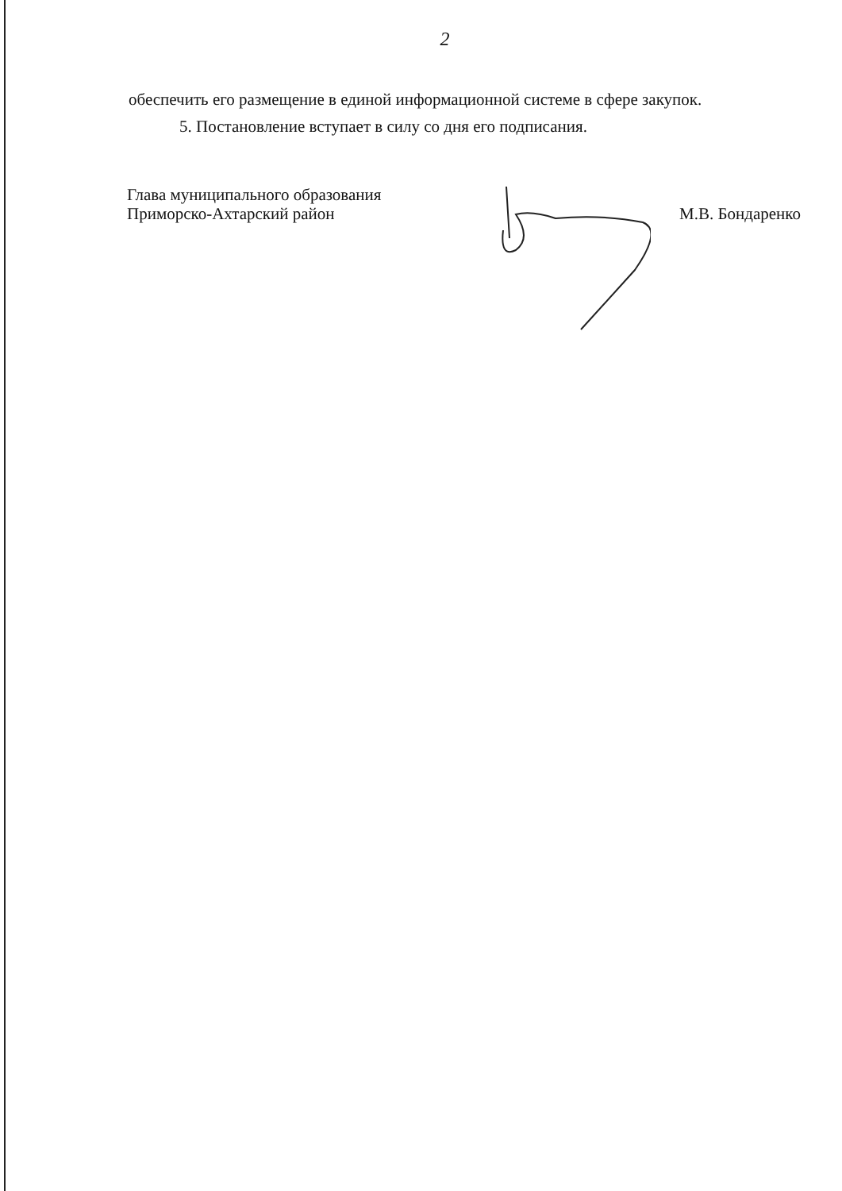2
обеспечить его размещение в единой информационной системе в сфере закупок.
5. Постановление вступает в силу со дня его подписания.
Глава муниципального образования
Приморско-Ахтарский район
М.В. Бондаренко